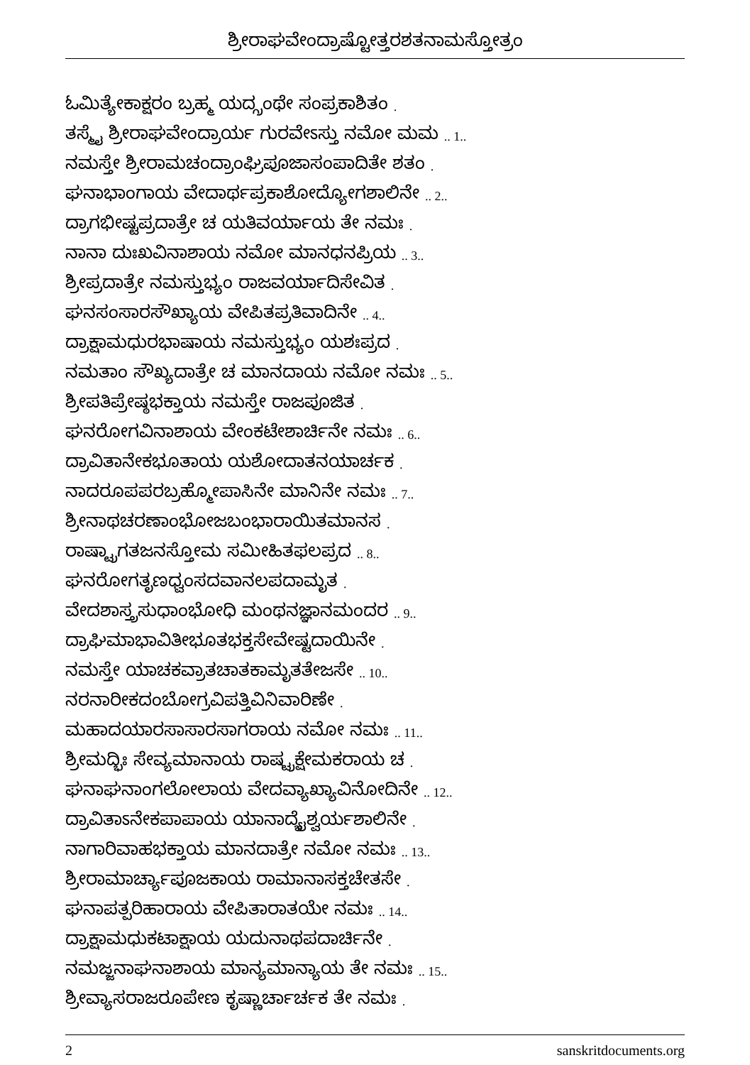ಶ್ರೀರಾಘವೇಂದ್ರಾಷ್ಟೋತ್ತರಶತನಾಮಸ್ತೋತ್ರಂ
ಓಮಿತ್ಯೇಕಾಕ್ಷರಂ ಬ್ರಹ್ಮ ಯದ್ಗ್ರಂಥೇ ಸಂಪ್ರಕಾಶಿತಂ .
ತಸ್ಮೈ ಶ್ರೀರಾಘವೇಂದ್ರಾರ್ಯ ಗುರವೇಽಸ್ತು ನಮೋ ಮಮ .. 1..
ನಮಸ್ತೇ ಶ್ರೀರಾಮಚಂದ್ರಾಂಘ್ರಿಪೂಜಾಸಂಪಾದಿತೇ ಶತಂ .
ಘನಾಭಾಂಗಾಯ ವೇದಾರ್ಥಪ್ರಕಾಶೋದ್ಯೋಗಶಾಲಿನೇ .. 2..
ದ್ರಾಗಭೀಷ್ಟಪ್ರದಾತ್ರೇ ಚ ಯತಿವರ್ಯಾಯ ತೇ ನಮಃ .
ನಾನಾ ದುಃಖವಿನಾಶಾಯ ನಮೋ ಮಾನಧನಪ್ರಿಯ .. 3..
ಶ್ರೀಪ್ರದಾತ್ರೇ ನಮಸ್ತುಭ್ಯಂ ರಾಜವರ್ಯಾದಿಸೇವಿತ .
ಘನಸಂಸಾರಸೌಖ್ಯಾಯ ವೇಪಿತಪ್ರತಿವಾದಿನೇ .. 4..
ದ್ರಾಕ್ಷಾಮಧುರಭಾಷಾಯ ನಮಸ್ತುಭ್ಯಂ ಯಶಃಪ್ರದ .
ನಮತಾಂ ಸೌಖ್ಯದಾತ್ರೇ ಚ ಮಾನದಾಯ ನಮೋ ನಮಃ .. 5..
ಶ್ರೀಪತಿಪ್ರೇಷ್ಠಭಕ್ತಾಯ ನಮಸ್ತೇ ರಾಜಪೂಜಿತ .
ಘನರೋಗವಿನಾಶಾಯ ವೇಂಕಟೇಶಾರ್ಚಿನೇ ನಮಃ .. 6..
ದ್ರಾವಿತಾನೇಕಭೂತಾಯ ಯಶೋದಾತನಯಾರ್ಚಕ .
ನಾದರೂಪಪರಬ್ರಹ್ಮೋಪಾಸಿನೇ ಮಾನಿನೇ ನಮಃ .. 7..
ಶ್ರೀನಾಥಚರಣಾಂಭೋಜಬಂಭಾರಾಯಿತಮಾನಸ .
ರಾಷ್ಟ್ರಾಗತಜನಸ್ತೋಮ ಸಮೀಹಿತಫಲಪ್ರದ .. 8..
ಘನರೋಗತೃಣಧ್ವಂಸದವಾನಲಪದಾಮೃತ .
ವೇದಶಾಸ್ತ್ರಸುಧಾಂಭೋಧಿ ಮಂಥನಜ್ಞಾನಮಂದರ .. 9..
ದ್ರಾಘಿಮಾಭಾವಿತೀಭೂತಭಕ್ತಸೇವೇಷ್ಟದಾಯಿನೇ .
ನಮಸ್ತೇ ಯಾಚಕವ್ರಾತಚಾತಕಾಮೃತತೇಜಸೇ .. 10..
ನರನಾರೀಕದಂಬೋಗ್ರವಿಪತ್ತಿವಿನಿವಾರಿಣೇ .
ಮಹಾದಯಾರಸಾಸಾರಸಾಗರಾಯ ನಮೋ ನಮಃ .. 11..
ಶ್ರೀಮದ್ಭಿಃ ಸೇವ್ಯಮಾನಾಯ ರಾಷ್ಟ್ರಕ್ಷೇಮಕರಾಯ ಚ .
ಘನಾಘನಾಂಗಲೋಲಾಯ ವೇದವ್ಯಾಖ್ಯಾವಿನೋದಿನೇ .. 12..
ದ್ರಾವಿತಾಽನೇಕಪಾಪಾಯ ಯಾನಾದ್ಯೈಶ್ವರ್ಯಶಾಲಿನೇ .
ನಾಗಾರಿವಾಹಭಕ್ತಾಯ ಮಾನದಾತ್ರೇ ನಮೋ ನಮಃ .. 13..
ಶ್ರೀರಾಮಾರ್ಚ್ಯಾಪೂಜಕಾಯ ರಾಮಾನಾಸಕ್ತಚೇತಸೇ .
ಘನಾಪತ್ಪರಿಹಾರಾಯ ವೇಪಿತಾರಾತಯೇ ನಮಃ .. 14..
ದ್ರಾಕ್ಷಾಮಧುಕಟಾಕ್ಷಾಯ ಯದುನಾಥಪದಾರ್ಚಿನೇ .
ನಮಜ್ಜನಾಘನಾಶಾಯ ಮಾನ್ಯಮಾನ್ಯಾಯ ತೇ ನಮಃ .. 15..
ಶ್ರೀವ್ಯಾಸರಾಜರೂಪೇಣ ಕೃಷ್ಣಾರ್ಚಾರ್ಚಕ ತೇ ನಮಃ .
2 sanskritdocuments.org